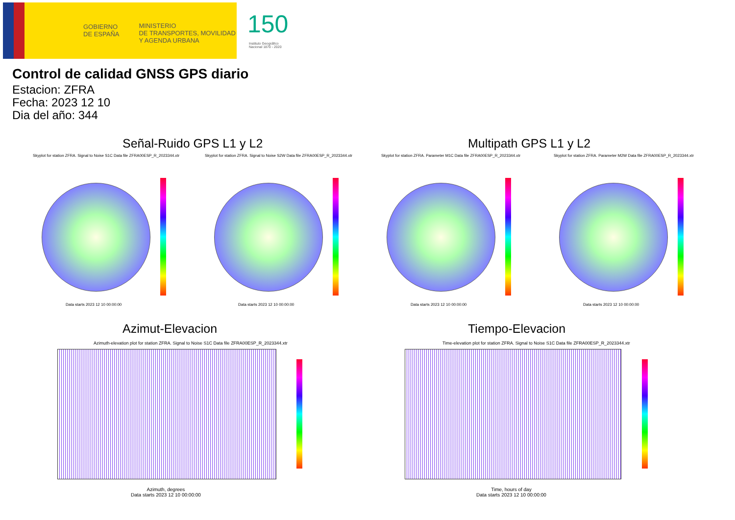GOBIERNO
DE ESPAÑA
MINISTERIO
DE TRANSPORTES, MOVILIDAD
Y AGENDA URBANA
150
Instituto Geográfico
Nacional 1870 - 2020
Control de calidad GNSS GPS diario
Estacion: ZFRA
Fecha: 2023 12 10
Dia del año: 344
Señal-Ruido GPS L1 y L2 Multipath GPS L1 y L2
Skyplot for station ZFRA. Signal to Noise S1C Data file ZFRA00ESP_R_2023344.xtr
Skyplot for station ZFRA. Signal to Noise S2W Data file ZFRA00ESP_R_2023344.xtr
Skyplot for station ZFRA. Parameter M1C Data file ZFRA00ESP_R_2023344.xtr
Skyplot for station ZFRA. Parameter M2W Data file ZFRA00ESP_R_2023344.xtr
Data starts 2023 12 10 00:00:00
Data starts 2023 12 10 00:00:00
Data starts 2023 12 10 00:00:00
Data starts 2023 12 10 00:00:00
Azimut-Elevacion Tiempo-Elevacion
Azimuth-elevation plot for station ZFRA. Signal to Noise S1C Data file ZFRA00ESP_R_2023344.xtr
Time-elevation plot for station ZFRA. Signal to Noise S1C Data file ZFRA00ESP_R_2023344.xtr
Azimuth, degrees
Data starts 2023 12 10 00:00:00
Time, hours of day
Data starts 2023 12 10 00:00:00